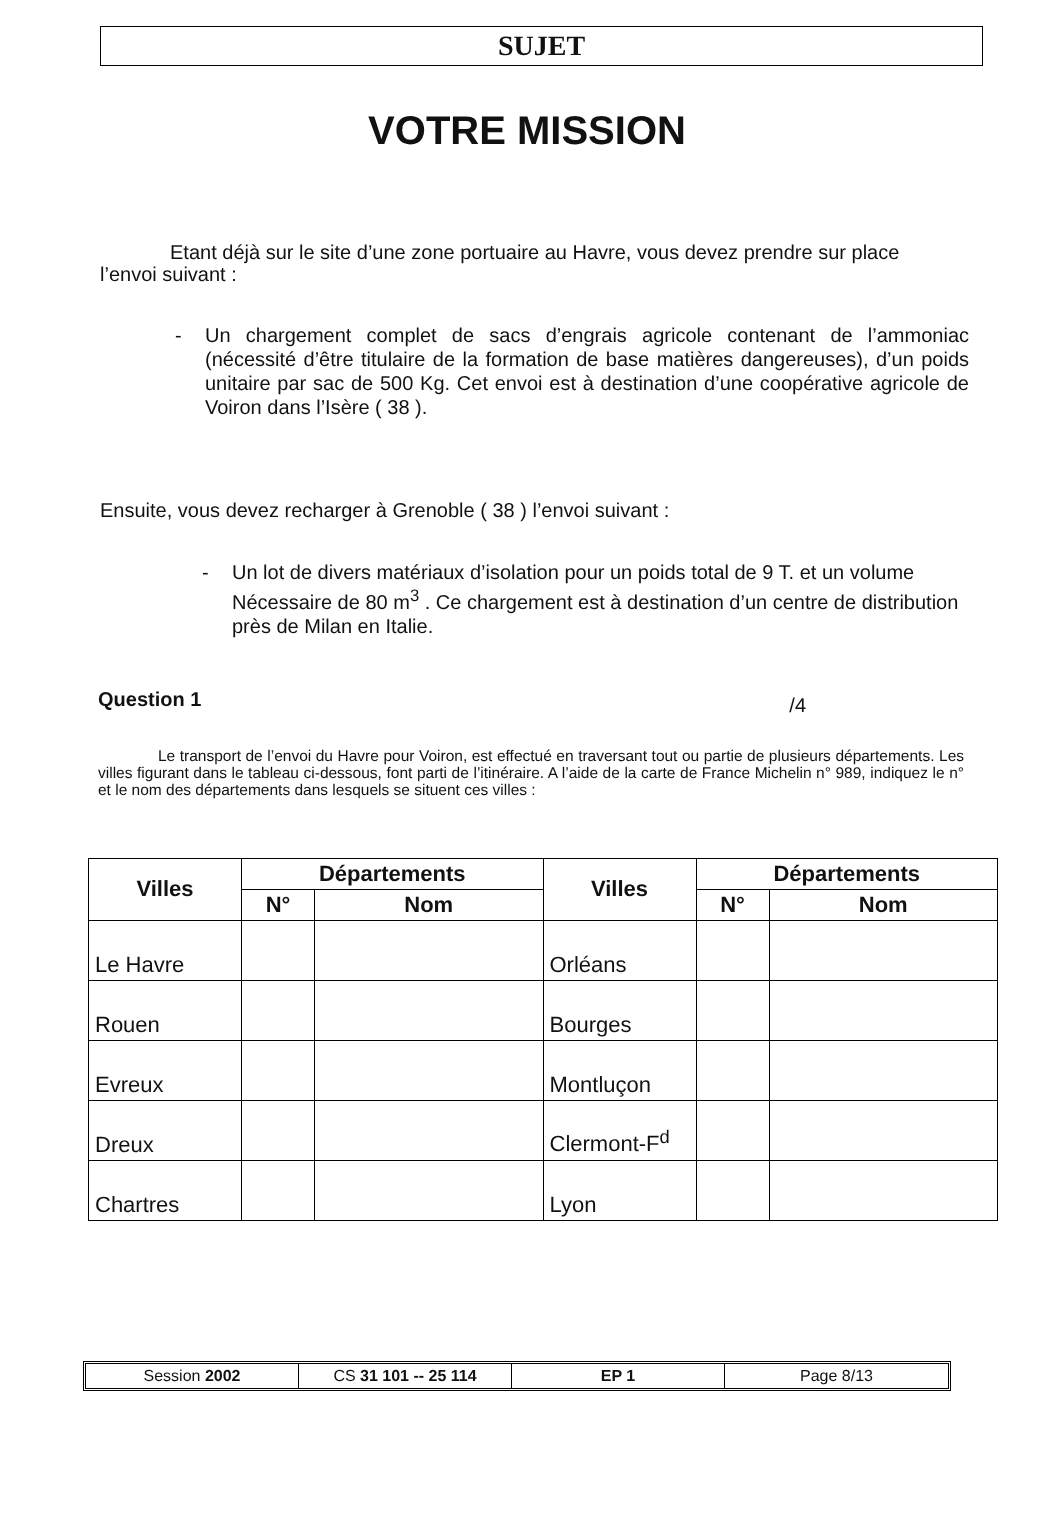SUJET
VOTRE MISSION
Etant déjà sur le site d’une zone portuaire au Havre, vous devez prendre sur place l’envoi suivant :
- Un chargement complet de sacs d’engrais agricole contenant de l’ammoniac (nécessité d’être titulaire de la formation de base matières dangereuses), d’un poids unitaire par sac de 500 Kg. Cet envoi est à destination d’une coopérative agricole de Voiron dans l’Isère ( 38 ).
Ensuite, vous devez recharger à Grenoble ( 38 ) l’envoi suivant :
- Un lot de divers matériaux d’isolation pour un poids total de 9 T. et un volume Nécessaire de 80 m<sup>3</sup> . Ce chargement est à destination d’un centre de distribution près de Milan en Italie.
Question 1 /4
Le transport de l’envoi du Havre pour Voiron, est effectué en traversant tout ou partie de plusieurs départements. Les villes figurant dans le tableau ci-dessous, font parti de l’itinéraire. A l’aide de la carte de France Michelin n° 989, indiquez le n° et le nom des départements dans lesquels se situent ces villes :
| Villes | Départements | | Villes | Départements | |
| --- | --- | --- | --- | --- | --- |
| | N° | Nom | | N° | Nom |
| Le Havre | | | Orléans | | |
| Rouen | | | Bourges | | |
| Evreux | | | Montluçon | | |
| Dreux | | | Clermont-F<sup>d</sup> | | |
| Chartres | | | Lyon | | |
Session 2002 CS 31 101 -- 25 114 EP 1 Page 8/13